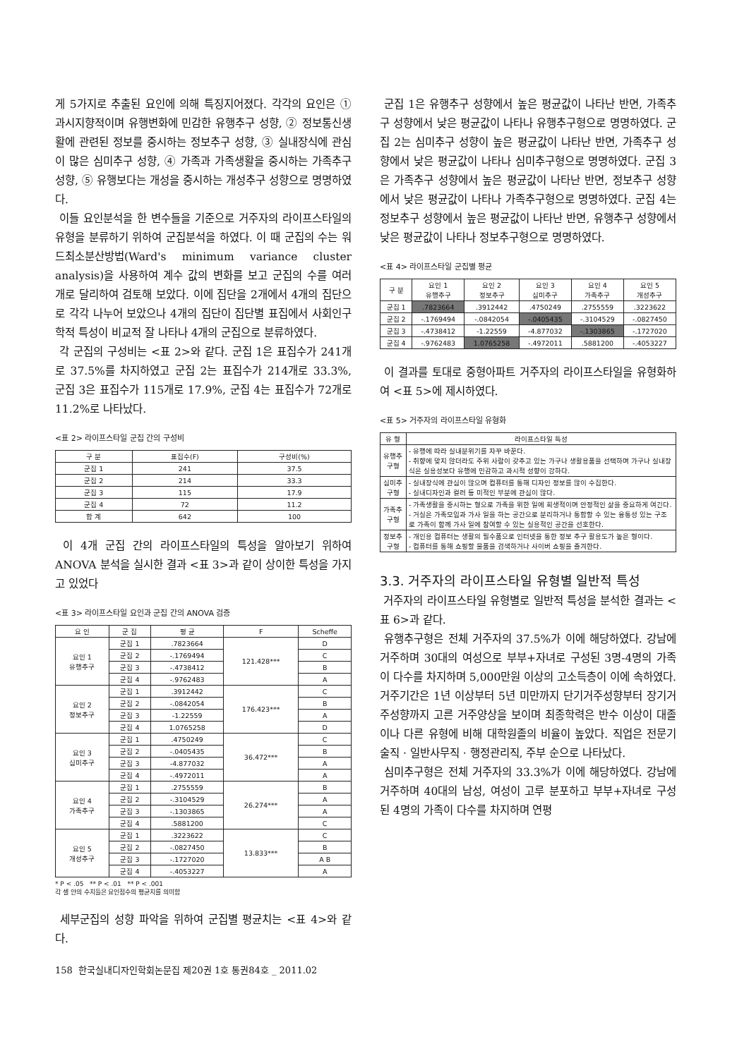게 5가지로 추출된 요인에 의해 특징지어졌다. 각각의 요인은 ① 과시지향적이며 유행변화에 민감한 유행추구 성향, ② 정보통신생활에 관련된 정보를 중시하는 정보추구 성향, ③ 실내장식에 관심이 많은 심미추구 성향, ④ 가족과 가족생활을 중시하는 가족추구 성향, ⑤ 유행보다는 개성을 중시하는 개성추구 성향으로 명명하였다.
이들 요인분석을 한 변수들을 기준으로 거주자의 라이프스타일의 유형을 분류하기 위하여 군집분석을 하였다. 이 때 군집의 수는 워드최소분산방법(Ward's minimum variance cluster analysis)을 사용하여 계수 값의 변화를 보고 군집의 수를 여러 개로 달리하여 검토해 보았다. 이에 집단을 2개에서 4개의 집단으로 각각 나누어 보았으나 4개의 집단이 집단별 표집에서 사회인구학적 특성이 비교적 잘 나타나 4개의 군집으로 분류하였다.
각 군집의 구성비는 <표 2>와 같다. 군집 1은 표집수가 241개로 37.5%를 차지하였고 군집 2는 표집수가 214개로 33.3%, 군집 3은 표집수가 115개로 17.9%, 군집 4는 표집수가 72개로 11.2%로 나타났다.
<표 2> 라이프스타일 군집 간의 구성비
| 구 분 | 표집수(F) | 구성비(%) |
| --- | --- | --- |
| 군집 1 | 241 | 37.5 |
| 군집 2 | 214 | 33.3 |
| 군집 3 | 115 | 17.9 |
| 군집 4 | 72 | 11.2 |
| 합 계 | 642 | 100 |
이 4개 군집 간의 라이프스타일의 특성을 알아보기 위하여 ANOVA 분석을 실시한 결과 <표 3>과 같이 상이한 특성을 가지고 있었다
<표 3> 라이프스타일 요인과 군집 간의 ANOVA 검증
| 요 인 | 군 집 | 평 균 | F | Scheffe |
| --- | --- | --- | --- | --- |
| 요인 1 유행추구 | 군집 1 | .7823664 | 121.428*** | D |
| | 군집 2 | -.1769494 | | C |
| | 군집 3 | -.4738412 | | B |
| | 군집 4 | -.9762483 | | A |
| 요인 2 정보추구 | 군집 1 | .3912442 | 176.423*** | C |
| | 군집 2 | -.0842054 | | B |
| | 군집 3 | -1.22559 | | A |
| | 군집 4 | 1.0765258 | | D |
| 요인 3 심미추구 | 군집 1 | .4750249 | 36.472*** | C |
| | 군집 2 | -.0405435 | | B |
| | 군집 3 | -4.877032 | | A |
| | 군집 4 | -.4972011 | | A |
| 요인 4 가족추구 | 군집 1 | .2755559 | 26.274*** | B |
| | 군집 2 | -.3104529 | | A |
| | 군집 3 | -.1303865 | | A |
| | 군집 4 | .5881200 | | C |
| 요인 5 개성추구 | 군집 1 | .3223622 | 13.833*** | C |
| | 군집 2 | -.0827450 | | B |
| | 군집 3 | -.1727020 | | A B |
| | 군집 4 | -.4053227 | | A |
* P < .05 ** P < .01 ** P < .001
각 셀 안의 수치들은 요인점수의 평균치를 의미함
세부군집의 성향 파악을 위하여 군집별 평균치는 <표 4>와 같다.
군집 1은 유행추구 성향에서 높은 평균값이 나타난 반면, 가족추구 성향에서 낮은 평균값이 나타나 유행추구형으로 명명하였다. 군집 2는 심미추구 성향이 높은 평균값이 나타난 반면, 가족추구 성향에서 낮은 평균값이 나타나 심미추구형으로 명명하였다. 군집 3은 가족추구 성향에서 높은 평균값이 나타난 반면, 정보추구 성향에서 낮은 평균값이 나타나 가족추구형으로 명명하였다. 군집 4는 정보추구 성향에서 높은 평균값이 나타난 반면, 유행추구 성향에서 낮은 평균값이 나타나 정보추구형으로 명명하였다.
<표 4> 라이프스타일 군집별 평균
| 구 분 | 요인 1 유행추구 | 요인 2 정보추구 | 요인 3 심미추구 | 요인 4 가족추구 | 요인 5 개성추구 |
| --- | --- | --- | --- | --- | --- |
| 군집 1 | .7823664 | .3912442 | .4750249 | .2755559 | .3223622 |
| 군집 2 | -.1769494 | -.0842054 | -.0405435 | -.3104529 | -.0827450 |
| 군집 3 | -.4738412 | -1.22559 | -4.877032 | -.1303865 | -.1727020 |
| 군집 4 | -.9762483 | 1.0765258 | -.4972011 | .5881200 | -.4053227 |
이 결과를 토대로 중형아파트 거주자의 라이프스타일을 유형화하여 <표 5>에 제시하였다.
<표 5> 거주자의 라이프스타일 유형화
| 유 형 | 라이프스타일 특성 |
| --- | --- |
| 유행추구형 | - 유행에 따라 실내분위기를 자꾸 바꾼다. - 취향에 맞지 않더라도 주위 사람이 갖추고 있는 가구나 생활용품을 선택하며 가구나 실내장식은 실용성보다 유행에 민감하고 과시적 성향이 강하다. |
| 심미추구형 | - 실내장식에 관심이 많으며 컴퓨터를 통해 디자인 정보를 많이 수집한다. - 실내디자인과 컬러 등 미적인 부분에 관심이 많다. |
| 가족추구형 | - 가족생활을 중시하는 형으로 가족을 위한 일에 희생적이며 안정적인 삶을 중요하게 여긴다. - 거실은 가족모임과 가사 일을 하는 공간으로 분리하거나 통합할 수 있는 융통성 있는 구조로 가족이 함께 가사 일에 참여할 수 있는 실용적인 공간을 선호한다. |
| 정보추구형 | - 개인용 컴퓨터는 생활의 필수품으로 인터넷을 통한 정보 추구 활용도가 높은 형이다. - 컴퓨터를 통해 쇼핑할 물품을 검색하거나 사이버 쇼핑을 즐겨한다. |
3.3. 거주자의 라이프스타일 유형별 일반적 특성
거주자의 라이프스타일 유형별로 일반적 특성을 분석한 결과는 <표 6>과 같다.
유행추구형은 전체 거주자의 37.5%가 이에 해당하였다. 강남에 거주하며 30대의 여성으로 부부+자녀로 구성된 3명-4명의 가족이 다수를 차지하며 5,000만원 이상의 고소득층이 이에 속하였다. 거주기간은 1년 이상부터 5년 미만까지 단기거주성향부터 장기거주성향까지 고른 거주양상을 보이며 최종학력은 반수 이상이 대졸이나 다른 유형에 비해 대학원졸의 비율이 높았다. 직업은 전문기술직 · 일반사무직 · 행정관리직, 주부 순으로 나타났다.
심미추구형은 전체 거주자의 33.3%가 이에 해당하였다. 강남에 거주하며 40대의 남성, 여성이 고루 분포하고 부부+자녀로 구성된 4명의 가족이 다수를 차지하며 연평
158 한국실내디자인학회논문집 제20권 1호 통권84호 _ 2011.02